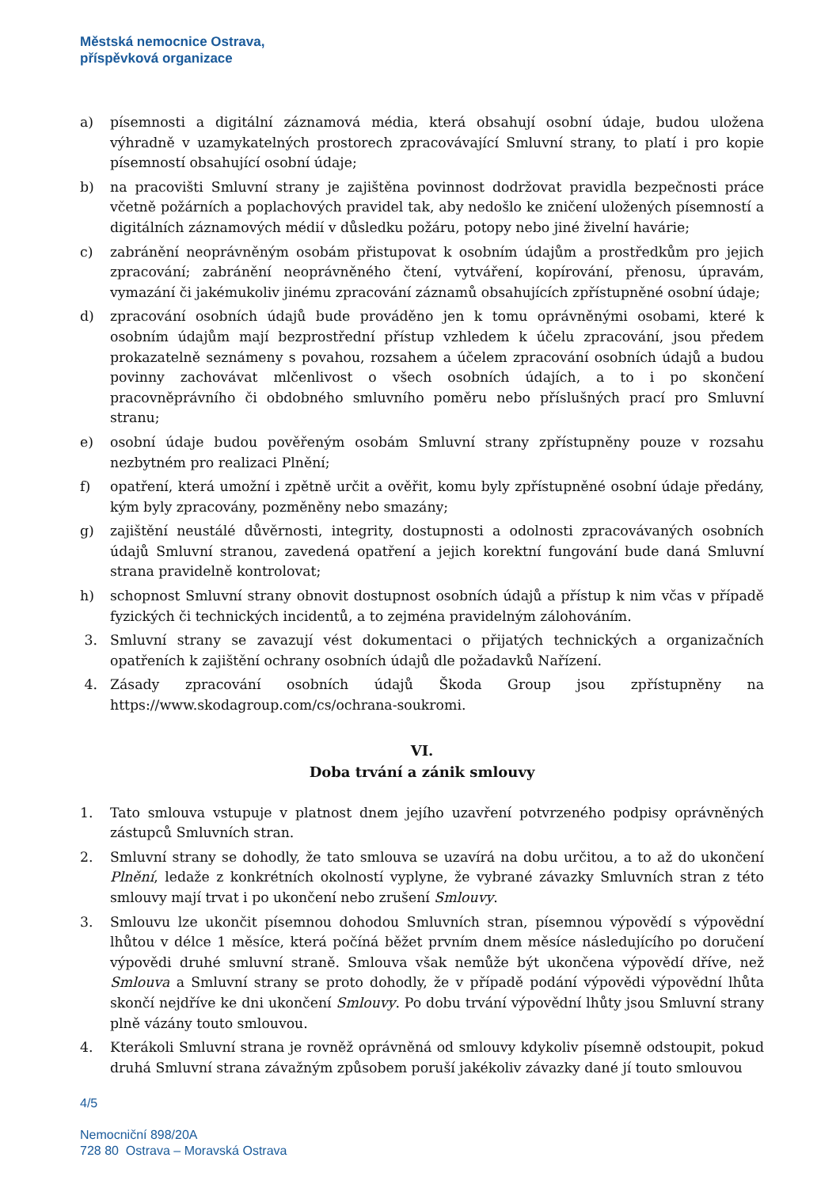Městská nemocnice Ostrava,
příspěvková organizace
a) písemnosti a digitální záznamová média, která obsahují osobní údaje, budou uložena výhradně v uzamykatelných prostorech zpracovávající Smluvní strany, to platí i pro kopie písemností obsahující osobní údaje;
b) na pracovišti Smluvní strany je zajištěna povinnost dodržovat pravidla bezpečnosti práce včetně požárních a poplachových pravidel tak, aby nedošlo ke zničení uložených písemností a digitálních záznamových médií v důsledku požáru, potopy nebo jiné živelní havárie;
c) zabránění neoprávněným osobám přistupovat k osobním údajům a prostředkům pro jejich zpracování; zabránění neoprávněného čtení, vytváření, kopírování, přenosu, úpravám, vymazání či jakémukoliv jinému zpracování záznamů obsahujících zpřístupněné osobní údaje;
d) zpracování osobních údajů bude prováděno jen k tomu oprávněnými osobami, které k osobním údajům mají bezprostřední přístup vzhledem k účelu zpracování, jsou předem prokazatelně seznámeny s povahou, rozsahem a účelem zpracování osobních údajů a budou povinny zachovávat mlčenlivost o všech osobních údajích, a to i po skončení pracovněprávního či obdobného smluvního poměru nebo příslušných prací pro Smluvní stranu;
e) osobní údaje budou pověřeným osobám Smluvní strany zpřístupněny pouze v rozsahu nezbytném pro realizaci Plnění;
f) opatření, která umožní i zpětně určit a ověřit, komu byly zpřístupněné osobní údaje předány, kým byly zpracovány, pozměněny nebo smazány;
g) zajištění neustálé důvěrnosti, integrity, dostupnosti a odolnosti zpracovávaných osobních údajů Smluvní stranou, zavedená opatření a jejich korektní fungování bude daná Smluvní strana pravidelně kontrolovat;
h) schopnost Smluvní strany obnovit dostupnost osobních údajů a přístup k nim včas v případě fyzických či technických incidentů, a to zejména pravidelným zálohováním.
3. Smluvní strany se zavazují vést dokumentaci o přijatých technických a organizačních opatřeních k zajištění ochrany osobních údajů dle požadavků Nařízení.
4. Zásady zpracování osobních údajů Škoda Group jsou zpřístupněny na https://www.skodagroup.com/cs/ochrana-soukromi.
VI.
Doba trvání a zánik smlouvy
1. Tato smlouva vstupuje v platnost dnem jejího uzavření potvrzeného podpisy oprávněných zástupců Smluvních stran.
2. Smluvní strany se dohodly, že tato smlouva se uzavírá na dobu určitou, a to až do ukončení Plnění, ledaže z konkrétních okolností vyplyne, že vybrané závazky Smluvních stran z této smlouvy mají trvat i po ukončení nebo zrušení Smlouvy.
3. Smlouvu lze ukončit písemnou dohodou Smluvních stran, písemnou výpovědí s výpovědní lhůtou v délce 1 měsíce, která počíná běžet prvním dnem měsíce následujícího po doručení výpovědi druhé smluvní straně. Smlouva však nemůže být ukončena výpovědí dříve, než Smlouva a Smluvní strany se proto dohodly, že v případě podání výpovědi výpovědní lhůta skončí nejdříve ke dni ukončení Smlouvy. Po dobu trvání výpovědní lhůty jsou Smluvní strany plně vázány touto smlouvou.
4. Kterákoli Smluvní strana je rovněž oprávněná od smlouvy kdykoliv písemně odstoupit, pokud druhá Smluvní strana závažným způsobem poruší jakékoliv závazky dané jí touto smlouvou
4/5
Nemocniční 898/20A
728 80 Ostrava – Moravská Ostrava